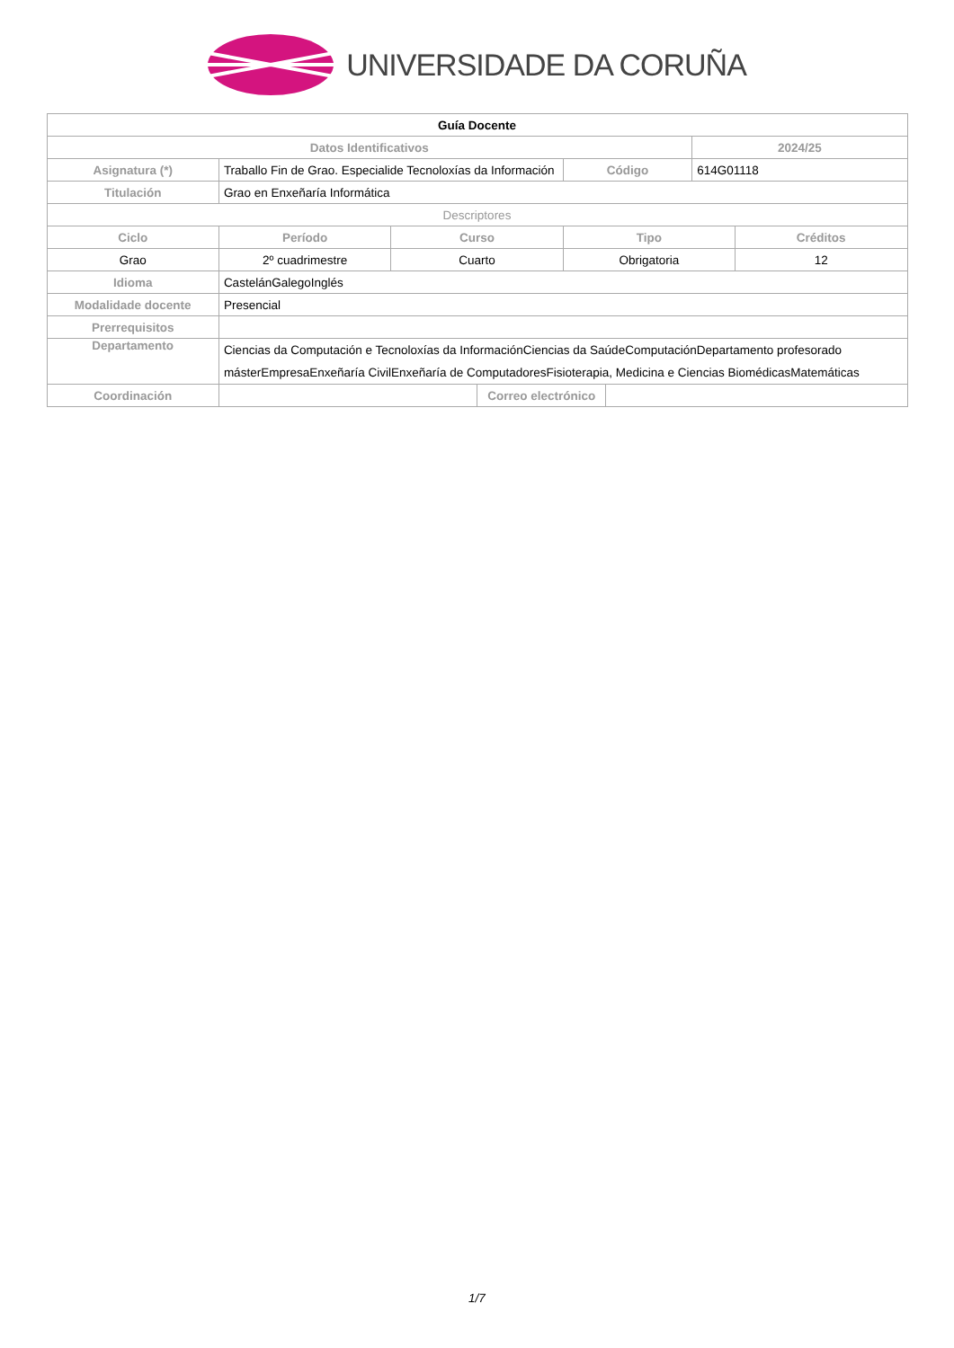UNIVERSIDADE DA CORUÑA
| Guía Docente | | | | | | | |
| --- | --- | --- | --- | --- | --- | --- | --- |
| Datos Identificativos | | | | | | 2024/25 | |
| Asignatura (*) | Traballo Fin de Grao. Especialide Tecnoloxías da Información | | | Código | | 614G01118 | |
| Titulación | Grao en Enxeñaría Informática | | | | | | |
| Descriptores | | | | | | | |
| Ciclo | Período | Curso | | Tipo | | | Créditos |
| Grao | 2º cuadrimestre | Cuarto | | Obrigatoria | | | 12 |
| Idioma | CastelánGalegoInglés | | | | | | |
| Modalidade docente | Presencial | | | | | | |
| Prerrequisitos | | | | | | | |
| Departamento | Ciencias da Computación e Tecnoloxías da InformaciónCiencias da SaúdeComputaciónDepartamento profesorado másterEmpresaEnxeñaría CivilEnxeñaría de ComputadoresFisioterapia, Medicina e Ciencias BiomédicasMatemáticas | | | | | | |
| Coordinación | | | Correo electrónico | | | | |
1/7